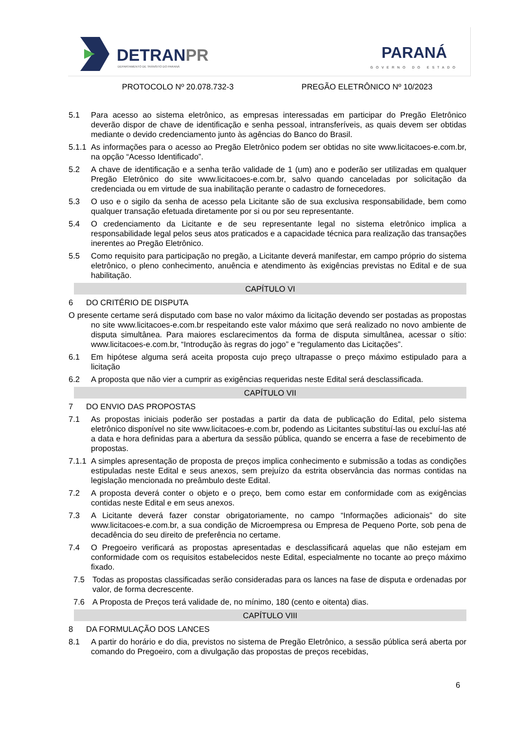DETRANPR
DEPARTAMENTO DE TRÂNSITO DO PARANÁ
PARANÁ
GOVERNO DO ESTADO
PROTOCOLO Nº 20.078.732-3 PREGÃO ELETRÔNICO Nº 10/2023
5.1 Para acesso ao sistema eletrônico, as empresas interessadas em participar do Pregão Eletrônico deverão dispor de chave de identificação e senha pessoal, intransferíveis, as quais devem ser obtidas mediante o devido credenciamento junto às agências do Banco do Brasil.
5.1.1 As informações para o acesso ao Pregão Eletrônico podem ser obtidas no site www.licitacoes-e.com.br, na opção “Acesso Identificado”.
5.2 A chave de identificação e a senha terão validade de 1 (um) ano e poderão ser utilizadas em qualquer Pregão Eletrônico do site www.licitacoes-e.com.br, salvo quando canceladas por solicitação da credenciada ou em virtude de sua inabilitação perante o cadastro de fornecedores.
5.3 O uso e o sigilo da senha de acesso pela Licitante são de sua exclusiva responsabilidade, bem como qualquer transação efetuada diretamente por si ou por seu representante.
5.4 O credenciamento da Licitante e de seu representante legal no sistema eletrônico implica a responsabilidade legal pelos seus atos praticados e a capacidade técnica para realização das transações inerentes ao Pregão Eletrônico.
5.5 Como requisito para participação no pregão, a Licitante deverá manifestar, em campo próprio do sistema eletrônico, o pleno conhecimento, anuência e atendimento às exigências previstas no Edital e de sua habilitação.
CAPÍTULO VI
6 DO CRITÉRIO DE DISPUTA
O presente certame será disputado com base no valor máximo da licitação devendo ser postadas as propostas no site www.licitacoes-e.com.br respeitando este valor máximo que será realizado no novo ambiente de disputa simultânea. Para maiores esclarecimentos da forma de disputa simultânea, acessar o sítio: www.licitacoes-e.com.br, “Introdução às regras do jogo” e “regulamento das Licitações”.
6.1 Em hipótese alguma será aceita proposta cujo preço ultrapasse o preço máximo estipulado para a licitação
6.2 A proposta que não vier a cumprir as exigências requeridas neste Edital será desclassificada.
CAPÍTULO VII
7 DO ENVIO DAS PROPOSTAS
7.1 As propostas iniciais poderão ser postadas a partir da data de publicação do Edital, pelo sistema eletrônico disponível no site www.licitacoes-e.com.br, podendo as Licitantes substituí-las ou excluí-las até a data e hora definidas para a abertura da sessão pública, quando se encerra a fase de recebimento de propostas.
7.1.1 A simples apresentação de proposta de preços implica conhecimento e submissão a todas as condições estipuladas neste Edital e seus anexos, sem prejuízo da estrita observância das normas contidas na legislação mencionada no preâmbulo deste Edital.
7.2 A proposta deverá conter o objeto e o preço, bem como estar em conformidade com as exigências contidas neste Edital e em seus anexos.
7.3 A Licitante deverá fazer constar obrigatoriamente, no campo “Informações adicionais” do site www.licitacoes-e.com.br, a sua condição de Microempresa ou Empresa de Pequeno Porte, sob pena de decadência do seu direito de preferência no certame.
7.4 O Pregoeiro verificará as propostas apresentadas e desclassificará aquelas que não estejam em conformidade com os requisitos estabelecidos neste Edital, especialmente no tocante ao preço máximo fixado.
7.5 Todas as propostas classificadas serão consideradas para os lances na fase de disputa e ordenadas por valor, de forma decrescente.
7.6 A Proposta de Preços terá validade de, no mínimo, 180 (cento e oitenta) dias.
CAPÍTULO VIII
8 DA FORMULAÇÃO DOS LANCES
8.1 A partir do horário e do dia, previstos no sistema de Pregão Eletrônico, a sessão pública será aberta por comando do Pregoeiro, com a divulgação das propostas de preços recebidas,
6